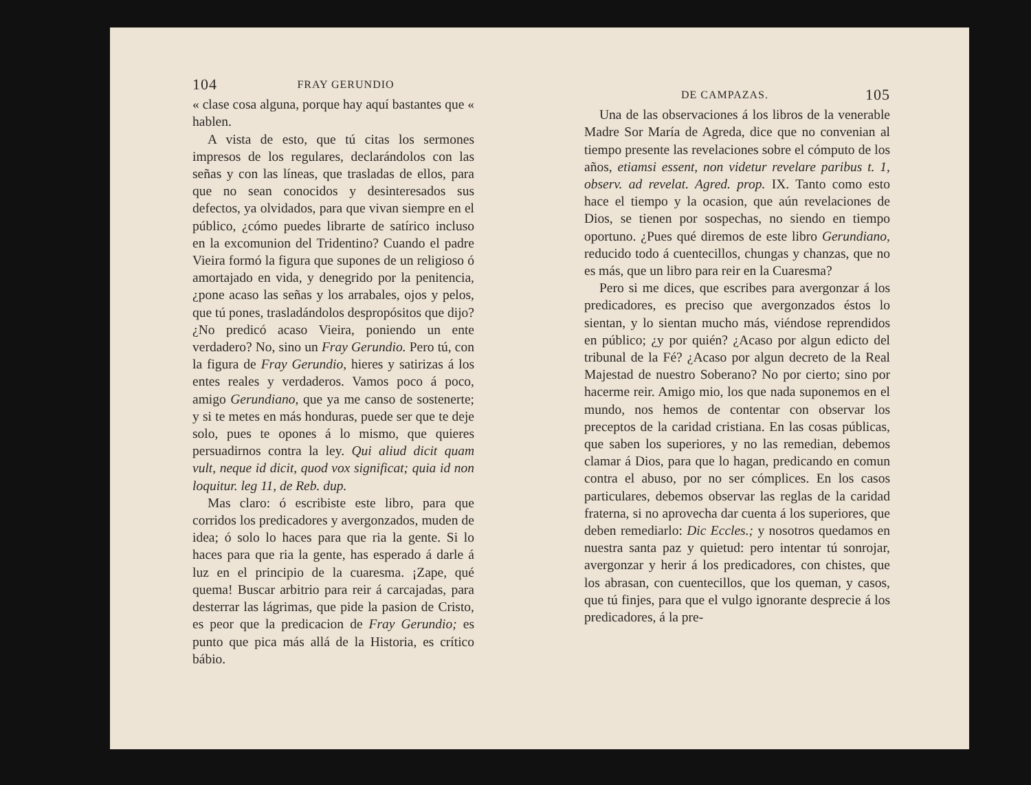104 FRAY GERUNDIO
« clase cosa alguna, porque hay aquí bastantes que « hablen.
A vista de esto, que tú citas los sermones impresos de los regulares, declarándolos con las señas y con las líneas, que trasladas de ellos, para que no sean conocidos y desinteresados sus defectos, ya olvidados, para que vivan siempre en el público, ¿cómo puedes librarte de satírico incluso en la excomunion del Tridentino? Cuando el padre Vieira formó la figura que supones de un religioso ó amortajado en vida, y denegrido por la penitencia, ¿pone acaso las señas y los arrabales, ojos y pelos, que tú pones, trasladándolos despropósitos que dijo? ¿No predicó acaso Vieira, poniendo un ente verdadero? No, sino un Fray Gerundio. Pero tú, con la figura de Fray Gerundio, hieres y satirizas á los entes reales y verdaderos. Vamos poco á poco, amigo Gerundiano, que ya me canso de sostenerte; y si te metes en más honduras, puede ser que te deje solo, pues te opones á lo mismo, que quieres persuadirnos contra la ley. Qui aliud dicit quam vult, neque id dicit, quod vox significat; quia id non loquitur. leg 11, de Reb. dup.
Mas claro: ó escribiste este libro, para que corridos los predicadores y avergonzados, muden de idea; ó solo lo haces para que ria la gente. Si lo haces para que ria la gente, has esperado á darle á luz en el principio de la cuaresma. ¡Zape, qué quema! Buscar arbitrio para reir á carcajadas, para desterrar las lágrimas, que pide la pasion de Cristo, es peor que la predicacion de Fray Gerundio; es punto que pica más allá de la Historia, es crítico bábio.
DE CAMPAZAS. 105
Una de las observaciones á los libros de la venerable Madre Sor María de Agreda, dice que no convenian al tiempo presente las revelaciones sobre el cómputo de los años, etiamsi essent, non videtur revelare paribus t. 1, observ. ad revelat. Agred. prop. IX. Tanto como esto hace el tiempo y la ocasion, que aún revelaciones de Dios, se tienen por sospechas, no siendo en tiempo oportuno. ¿Pues qué diremos de este libro Gerundiano, reducido todo á cuentecillos, chungas y chanzas, que no es más, que un libro para reir en la Cuaresma?
Pero si me dices, que escribes para avergonzar á los predicadores, es preciso que avergonzados éstos lo sientan, y lo sientan mucho más, viéndose reprendidos en público; ¿y por quién? ¿Acaso por algun edicto del tribunal de la Fé? ¿Acaso por algun decreto de la Real Majestad de nuestro Soberano? No por cierto; sino por hacerme reir. Amigo mio, los que nada suponemos en el mundo, nos hemos de contentar con observar los preceptos de la caridad cristiana. En las cosas públicas, que saben los superiores, y no las remedian, debemos clamar á Dios, para que lo hagan, predicando en comun contra el abuso, por no ser cómplices. En los casos particulares, debemos observar las reglas de la caridad fraterna, si no aprovecha dar cuenta á los superiores, que deben remediarlo: Dic Eccles.; y nosotros quedamos en nuestra santa paz y quietud: pero intentar tú sonrojar, avergonzar y herir á los predicadores, con chistes, que los abrasan, con cuentecillos, que los queman, y casos, que tú finjes, para que el vulgo ignorante desprecie á los predicadores, á la pre-